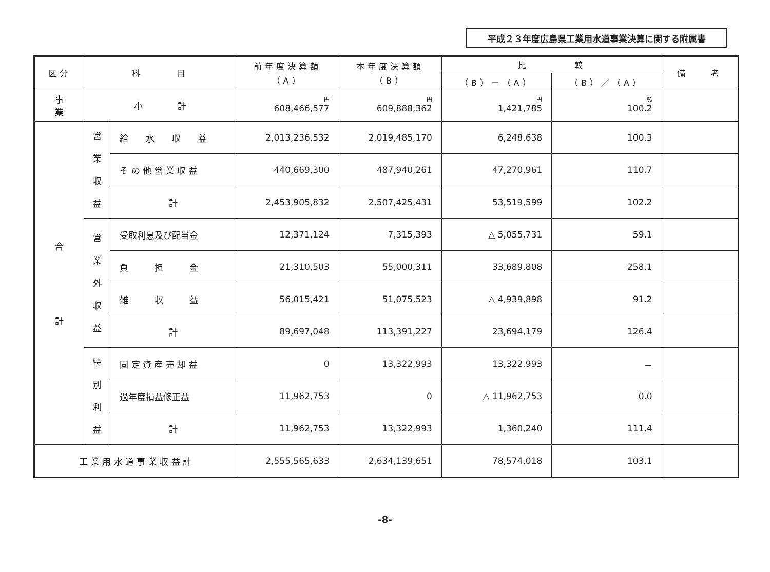平成２３年度広島県工業用水道事業決算に関する附属書
| 区分 | 科 目 | | 前年度決算額 （A） | 本年度決算額 （B） | 比 較 | | 備 考 |
| --- | --- | --- | --- | --- | --- | --- | --- |
| | | | | | （B）－（A） | （B）／（A） | |
| 事 業 | 小 計 | | 円 608,466,577 | 円 609,888,362 | 円 1,421,785 | % 100.2 | |
| 合 計 | 営 業 収 益 | 給 水 収 益 | 2,013,236,532 | 2,019,485,170 | 6,248,638 | 100.3 | |
| | | そ の 他 営 業 収 益 | 440,669,300 | 487,940,261 | 47,270,961 | 110.7 | |
| | | 計 | 2,453,905,832 | 2,507,425,431 | 53,519,599 | 102.2 | |
| | 営 業 外 収 益 | 受取利息及び配当金 | 12,371,124 | 7,315,393 | △ 5,055,731 | 59.1 | |
| | | 負 担 金 | 21,310,503 | 55,000,311 | 33,689,808 | 258.1 | |
| | | 雑 収 益 | 56,015,421 | 51,075,523 | △ 4,939,898 | 91.2 | |
| | | 計 | 89,697,048 | 113,391,227 | 23,694,179 | 126.4 | |
| | 特 別 利 益 | 固 定 資 産 売 却 益 | 0 | 13,322,993 | 13,322,993 | － | |
| | | 過年度損益修正益 | 11,962,753 | 0 | △ 11,962,753 | 0.0 | |
| | | 計 | 11,962,753 | 13,322,993 | 1,360,240 | 111.4 | |
| 工 業 用 水 道 事 業 収 益 計 | | | 2,555,565,633 | 2,634,139,651 | 78,574,018 | 103.1 | |
-8-